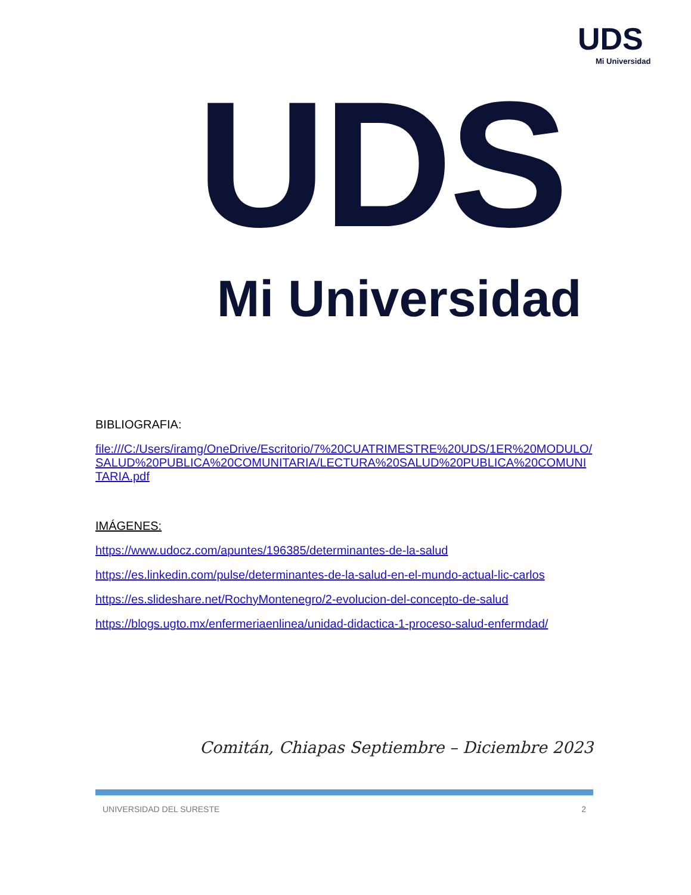UDS
Mi Universidad
UDS
Mi Universidad
BIBLIOGRAFIA:
file:///C:/Users/iramg/OneDrive/Escritorio/7%20CUATRIMESTRE%20UDS/1ER%20MODULO/SALUD%20PUBLICA%20COMUNITARIA/LECTURA%20SALUD%20PUBLICA%20COMUNITARIA.pdf
IMÁGENES:
https://www.udocz.com/apuntes/196385/determinantes-de-la-salud
https://es.linkedin.com/pulse/determinantes-de-la-salud-en-el-mundo-actual-lic-carlos
https://es.slideshare.net/RochyMontenegro/2-evolucion-del-concepto-de-salud
https://blogs.ugto.mx/enfermeriaenlinea/unidad-didactica-1-proceso-salud-enfermdad/
Comitán, Chiapas Septiembre – Diciembre 2023
UNIVERSIDAD DEL SURESTE 2